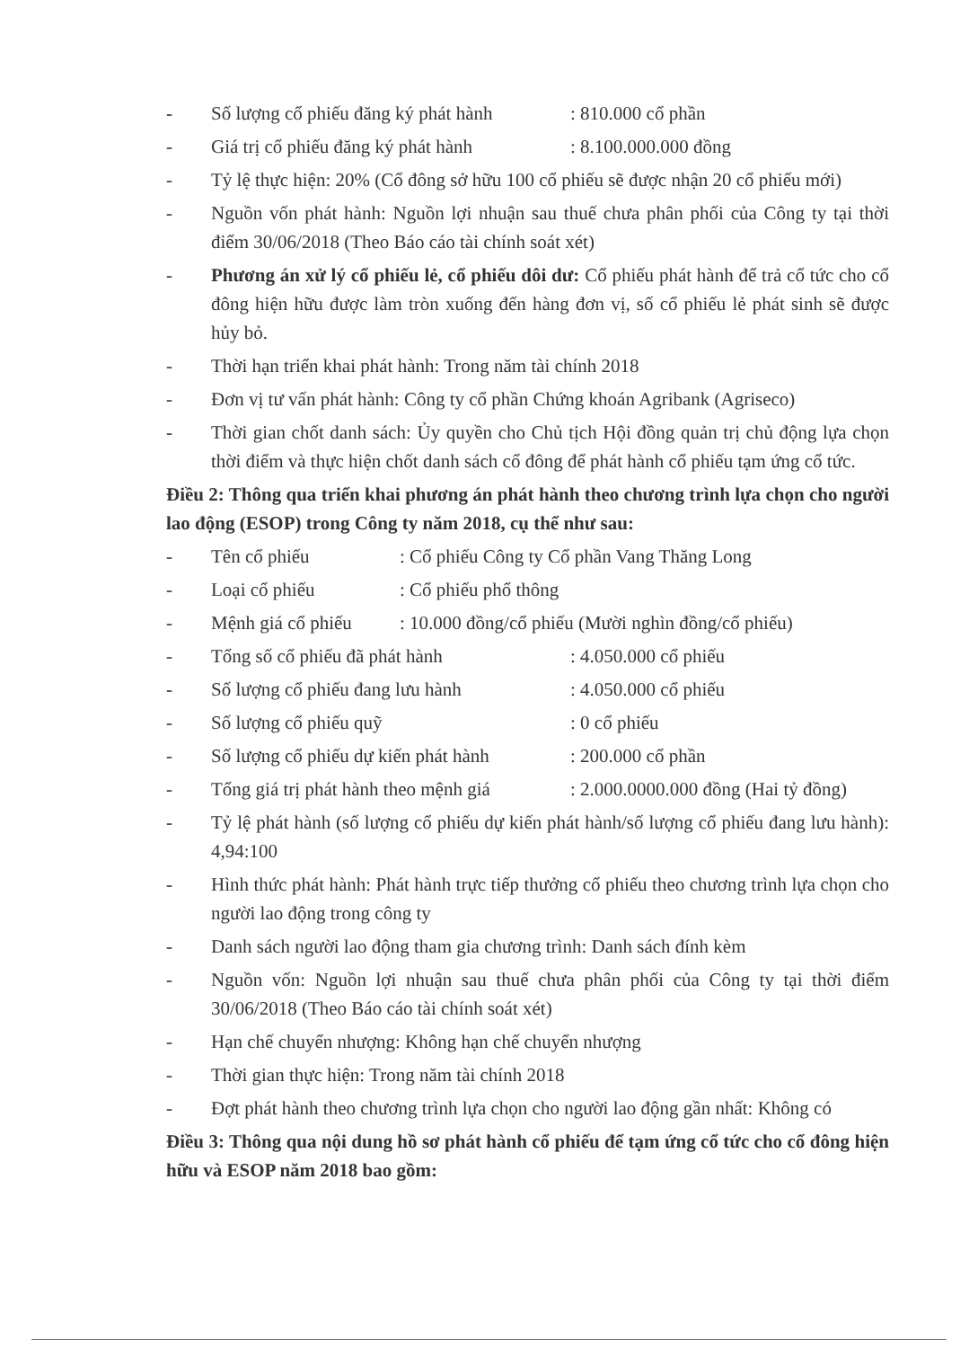- Số lượng cổ phiếu đăng ký phát hành: 810.000 cổ phần
- Giá trị cổ phiếu đăng ký phát hành: 8.100.000.000 đồng
- Tỷ lệ thực hiện: 20% (Cổ đông sở hữu 100 cổ phiếu sẽ được nhận 20 cổ phiếu mới)
- Nguồn vốn phát hành: Nguồn lợi nhuận sau thuế chưa phân phối của Công ty tại thời điểm 30/06/2018 (Theo Báo cáo tài chính soát xét)
- Phương án xử lý cổ phiếu lẻ, cổ phiếu dôi dư: Cổ phiếu phát hành để trả cổ tức cho cổ đông hiện hữu được làm tròn xuống đến hàng đơn vị, số cổ phiếu lẻ phát sinh sẽ được hủy bỏ.
- Thời hạn triển khai phát hành: Trong năm tài chính 2018
- Đơn vị tư vấn phát hành: Công ty cổ phần Chứng khoán Agribank (Agriseco)
- Thời gian chốt danh sách: Ủy quyền cho Chủ tịch Hội đồng quản trị chủ động lựa chọn thời điểm và thực hiện chốt danh sách cổ đông để phát hành cổ phiếu tạm ứng cổ tức.
Điều 2: Thông qua triển khai phương án phát hành theo chương trình lựa chọn cho người lao động (ESOP) trong Công ty năm 2018, cụ thể như sau:
- Tên cổ phiếu: Cổ phiếu Công ty Cổ phần Vang Thăng Long
- Loại cổ phiếu: Cổ phiếu phổ thông
- Mệnh giá cổ phiếu: 10.000 đồng/cổ phiếu (Mười nghìn đồng/cổ phiếu)
- Tổng số cổ phiếu đã phát hành: 4.050.000 cổ phiếu
- Số lượng cổ phiếu đang lưu hành: 4.050.000 cổ phiếu
- Số lượng cổ phiếu quỹ: 0 cổ phiếu
- Số lượng cổ phiếu dự kiến phát hành: 200.000 cổ phần
- Tổng giá trị phát hành theo mệnh giá: 2.000.0000.000 đồng (Hai tỷ đồng)
- Tỷ lệ phát hành (số lượng cổ phiếu dự kiến phát hành/số lượng cổ phiếu đang lưu hành): 4,94:100
- Hình thức phát hành: Phát hành trực tiếp thưởng cổ phiếu theo chương trình lựa chọn cho người lao động trong công ty
- Danh sách người lao động tham gia chương trình: Danh sách đính kèm
- Nguồn vốn: Nguồn lợi nhuận sau thuế chưa phân phối của Công ty tại thời điểm 30/06/2018 (Theo Báo cáo tài chính soát xét)
- Hạn chế chuyển nhượng: Không hạn chế chuyển nhượng
- Thời gian thực hiện: Trong năm tài chính 2018
- Đợt phát hành theo chương trình lựa chọn cho người lao động gần nhất: Không có
Điều 3: Thông qua nội dung hồ sơ phát hành cổ phiếu để tạm ứng cổ tức cho cổ đông hiện hữu và ESOP năm 2018 bao gồm: